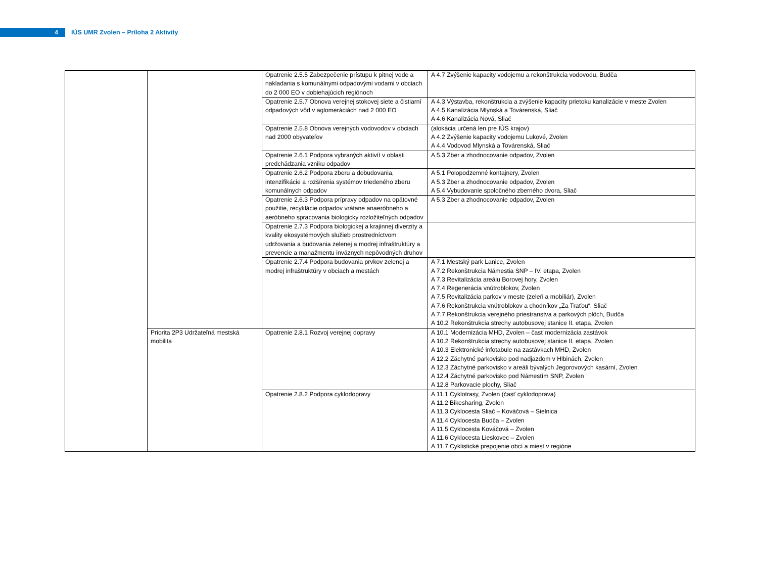4
IÚS UMR Zvolen – Príloha 2 Aktivity
| | | Opatrenie 2.5.5 Zabezpečenie prístupu k pitnej vode a nakladania s komunálnymi odpadovými vodami v obciach do 2 000 EO v dobiehajúcich regiónoch | A 4.7 Zvýšenie kapacity vodojemu a rekonštrukcia vodovodu, Budča |
| | | Opatrenie 2.5.7 Obnova verejnej stokovej siete a čistiarní odpadových vôd v aglomeráciách nad 2 000 EO | A 4.3 Výstavba, rekonštrukcia a zvýšenie kapacity prietoku kanalizácie v meste Zvolen A 4.5 Kanalizácia Mlynská a Továrenská, Sliač A 4.6 Kanalizácia Nová, Sliač |
| | | Opatrenie 2.5.8 Obnova verejných vodovodov v obciach nad 2000 obyvateľov | (alokácia určená len pre IÚS krajov) A 4.2 Zvýšenie kapacity vodojemu Lukové, Zvolen A 4.4 Vodovod Mlynská a Továrenská, Sliač |
| | | Opatrenie 2.6.1 Podpora vybraných aktivít v oblasti predchádzania vzniku odpadov | A 5.3 Zber a zhodnocovanie odpadov, Zvolen |
| | | Opatrenie 2.6.2 Podpora zberu a dobudovania, intenzifikácie a rozšírenia systémov triedeného zberu komunálnych odpadov | A 5.1 Polopodzemné kontajnery, Zvolen A 5.3 Zber a zhodnocovanie odpadov, Zvolen A 5.4 Vybudovanie spoločného zberného dvora, Sliač |
| | | Opatrenie 2.6.3 Podpora prípravy odpadov na opätovné použitie, recyklácie odpadov vrátane anaeróbneho a aeróbneho spracovania biologicky rozložiteľných odpadov | A 5.3 Zber a zhodnocovanie odpadov, Zvolen |
| | | Opatrenie 2.7.3 Podpora biologickej a krajinnej diverzity a kvality ekosystémových služieb prostredníctvom udržovania a budovania zelenej a modrej infraštruktúry a prevencie a manažmentu inváznych nepôvodných druhov | |
| | | Opatrenie 2.7.4 Podpora budovania prvkov zelenej a modrej infraštruktúry v obciach a mestách | A 7.1 Mestský park Lanice, Zvolen A 7.2 Rekonštrukcia Námestia SNP – IV. etapa, Zvolen A 7.3 Revitalizácia areálu Borovej hory, Zvolen A 7.4 Regenerácia vnútroblokov, Zvolen A 7.5 Revitalizácia parkov v meste (zeleň a mobiliár), Zvolen A 7.6 Rekonštrukcia vnútroblokov a chodníkov „Za Traťou“, Sliač A 7.7 Rekonštrukcia verejného priestranstva a parkových plôch, Budča A 10.2 Rekonštrukcia strechy autobusovej stanice II. etapa, Zvolen |
| | Priorita 2P3 Udržateľná mestská mobilita | Opatrenie 2.8.1 Rozvoj verejnej dopravy | A 10.1 Modernizácia MHD, Zvolen – časť modernizácia zastávok A 10.2 Rekonštrukcia strechy autobusovej stanice II. etapa, Zvolen A 10.3 Elektronické infotabule na zastávkach MHD, Zvolen A 12.2 Záchytné parkovisko pod nadjazdom v Hlbinách, Zvolen A 12.3 Záchytné parkovisko v areáli bývalých Jegorovových kasární, Zvolen A 12.4 Záchytné parkovisko pod Námestím SNP, Zvolen A 12.8 Parkovacie plochy, Sliač |
| | | Opatrenie 2.8.2 Podpora cyklodopravy | A 11.1 Cyklotrasy, Zvolen (časť cyklodoprava) A 11.2 Bikesharing, Zvolen A 11.3 Cyklocesta Sliač – Kováčová – Sielnica A 11.4 Cyklocesta Budča – Zvolen A 11.5 Cyklocesta Kováčová – Zvolen A 11.6 Cyklocesta Lieskovec – Zvolen A 11.7 Cyklistické prepojenie obcí a miest v regióne |